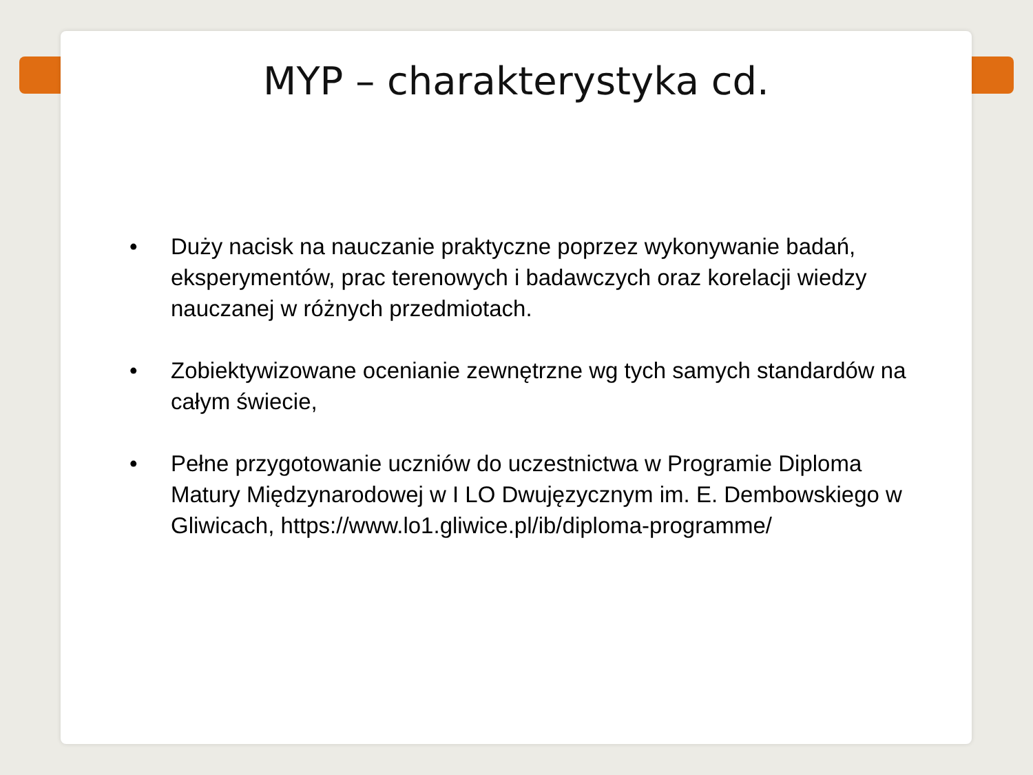MYP – charakterystyka cd.
• Duży nacisk na nauczanie praktyczne poprzez wykonywanie badań, eksperymentów, prac terenowych i badawczych oraz korelacji wiedzy nauczanej w różnych przedmiotach.
• Zobiektywizowane ocenianie zewnętrzne wg tych samych standardów na całym świecie,
• Pełne przygotowanie uczniów do uczestnictwa w Programie Diploma Matury Międzynarodowej w I LO Dwujęzycznym im. E. Dembowskiego w Gliwicach, https://www.lo1.gliwice.pl/ib/diploma-programme/